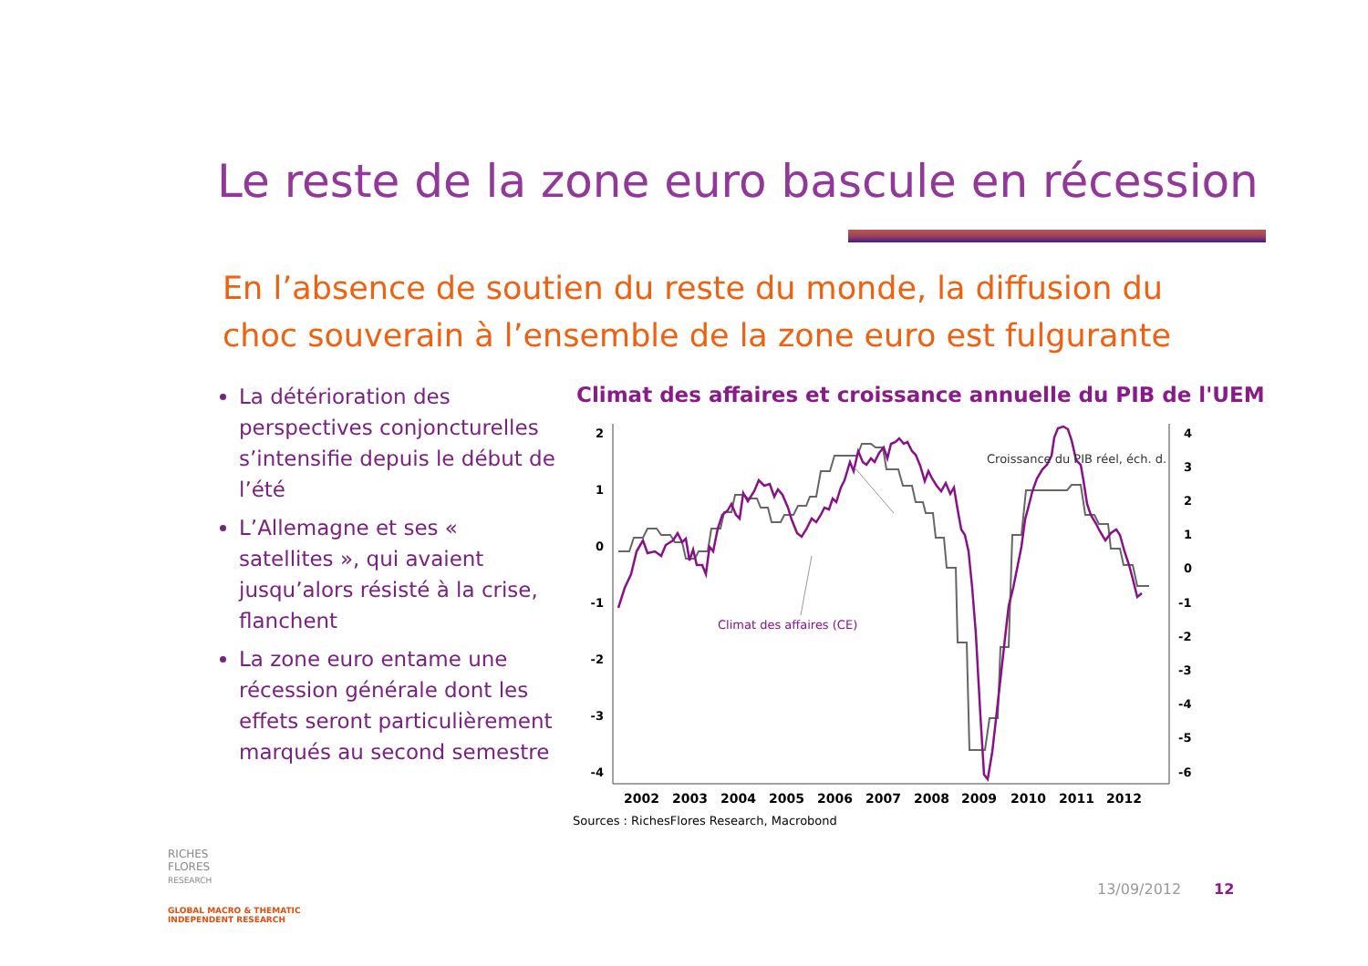Le reste de la zone euro bascule en récession
En l’absence de soutien du reste du monde, la diffusion du choc souverain à l’ensemble de la zone euro est fulgurante
La détérioration des perspectives conjoncturelles s’intensifie depuis le début de l’été
L’Allemagne et ses « satellites », qui avaient jusqu’alors résisté à la crise, flanchent
La zone euro entame une récession générale dont les effets seront particulièrement marqués au second semestre
Climat des affaires et croissance annuelle du PIB de l'UEM
2
1
0
-1
-2
-3
-4
4
3
2
1
0
-1
-2
-3
-4
-5
-6
2002
2003
2004
2005
2006
2007
2008
2009
2010
2011
2012
Croissance du PIB réel, éch. d.
Climat des affaires (CE)
Sources : RichesFlores Research, Macrobond
RICHES
FLORES
RESEARCH
GLOBAL MACRO & THEMATIC
INDEPENDENT RESEARCH
13/09/2012 12